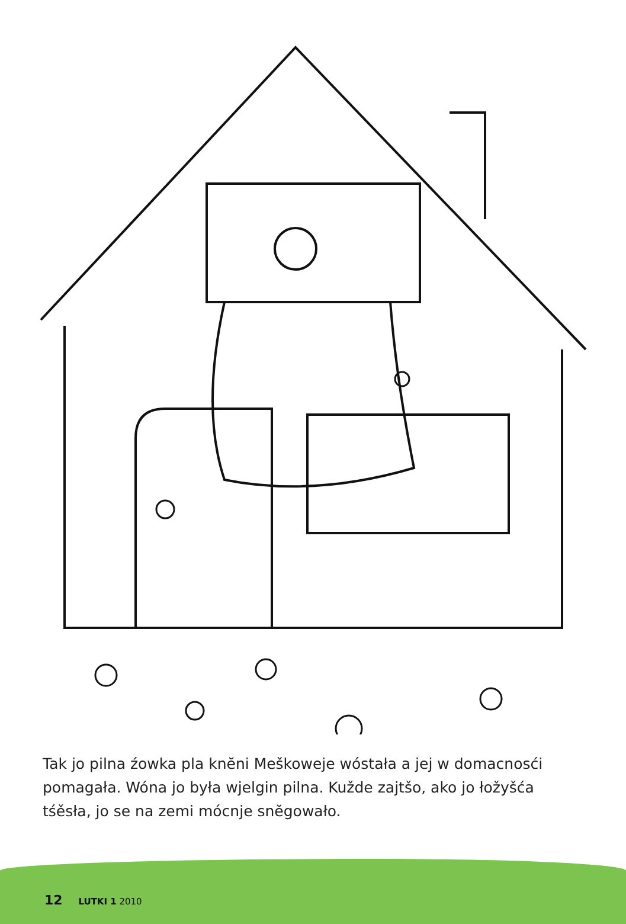Tak jo pilna źowka pla knĕni Meškoweje wóstała a jej w domacnosći pomagała. Wóna jo była wjelgin pilna. Kužde zajtšo, ako jo łožyšća tśěsła, jo se na zemi mócnje snĕgowało.
12 LUTKI 1 2010